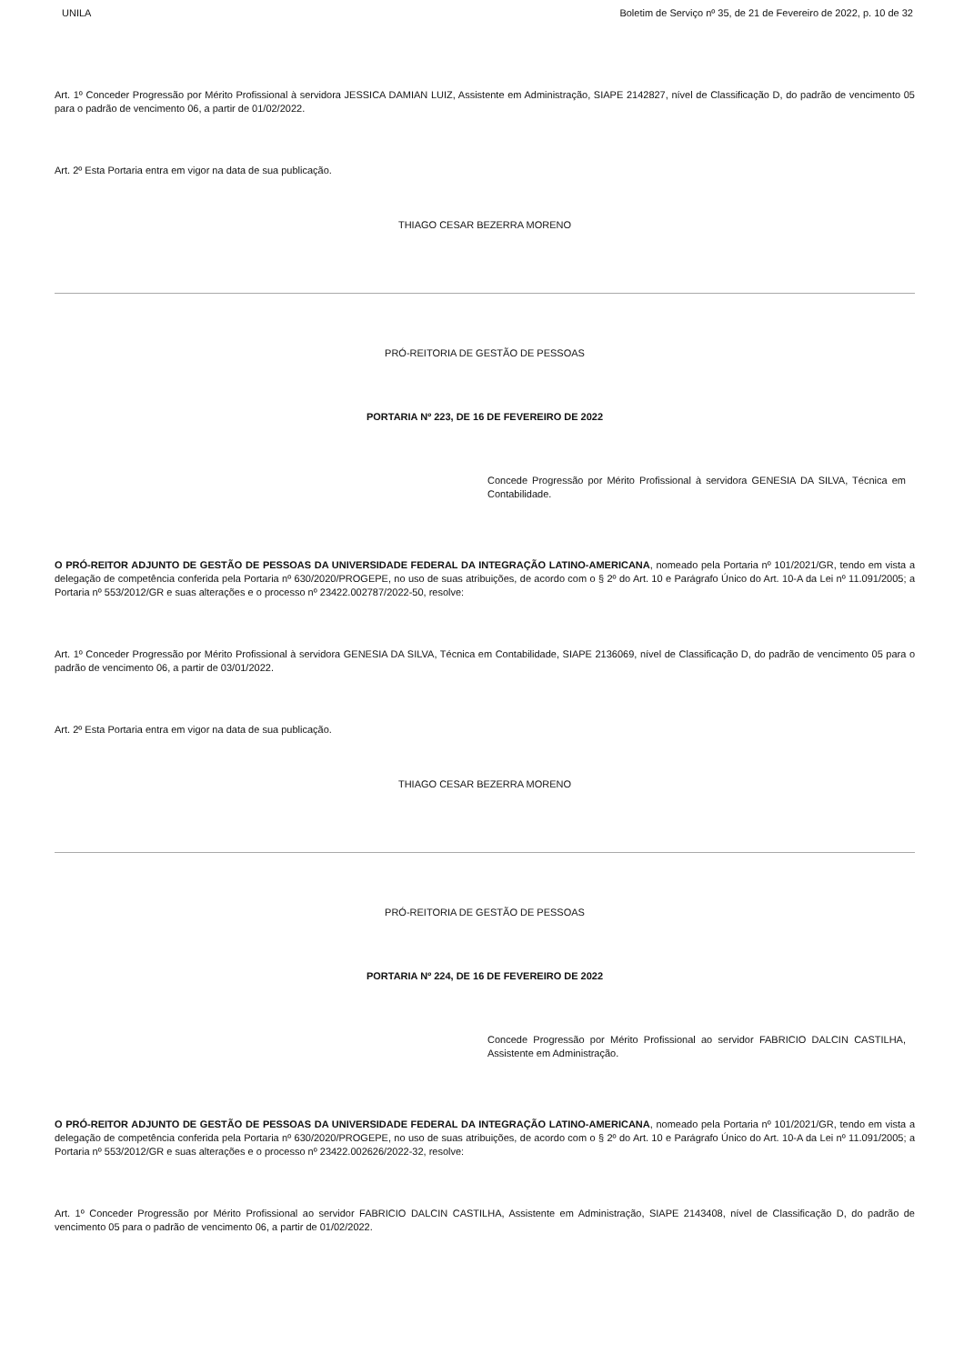UNILA Boletim de Serviço nº 35, de 21 de Fevereiro de 2022, p. 10 de 32
Art. 1º Conceder Progressão por Mérito Profissional à servidora JESSICA DAMIAN LUIZ, Assistente em Administração, SIAPE 2142827, nível de Classificação D, do padrão de vencimento 05 para o padrão de vencimento 06, a partir de 01/02/2022.
Art. 2º Esta Portaria entra em vigor na data de sua publicação.
THIAGO CESAR BEZERRA MORENO
PRÓ-REITORIA DE GESTÃO DE PESSOAS
PORTARIA Nº 223, DE 16 DE FEVEREIRO DE 2022
Concede Progressão por Mérito Profissional à servidora GENESIA DA SILVA, Técnica em Contabilidade.
O PRÓ-REITOR ADJUNTO DE GESTÃO DE PESSOAS DA UNIVERSIDADE FEDERAL DA INTEGRAÇÃO LATINO-AMERICANA, nomeado pela Portaria nº 101/2021/GR, tendo em vista a delegação de competência conferida pela Portaria nº 630/2020/PROGEPE, no uso de suas atribuições, de acordo com o § 2º do Art. 10 e Parágrafo Único do Art. 10-A da Lei nº 11.091/2005; a Portaria nº 553/2012/GR e suas alterações e o processo nº 23422.002787/2022-50, resolve:
Art. 1º Conceder Progressão por Mérito Profissional à servidora GENESIA DA SILVA, Técnica em Contabilidade, SIAPE 2136069, nível de Classificação D, do padrão de vencimento 05 para o padrão de vencimento 06, a partir de 03/01/2022.
Art. 2º Esta Portaria entra em vigor na data de sua publicação.
THIAGO CESAR BEZERRA MORENO
PRÓ-REITORIA DE GESTÃO DE PESSOAS
PORTARIA Nº 224, DE 16 DE FEVEREIRO DE 2022
Concede Progressão por Mérito Profissional ao servidor FABRICIO DALCIN CASTILHA, Assistente em Administração.
O PRÓ-REITOR ADJUNTO DE GESTÃO DE PESSOAS DA UNIVERSIDADE FEDERAL DA INTEGRAÇÃO LATINO-AMERICANA, nomeado pela Portaria nº 101/2021/GR, tendo em vista a delegação de competência conferida pela Portaria nº 630/2020/PROGEPE, no uso de suas atribuições, de acordo com o § 2º do Art. 10 e Parágrafo Único do Art. 10-A da Lei nº 11.091/2005; a Portaria nº 553/2012/GR e suas alterações e o processo nº 23422.002626/2022-32, resolve:
Art. 1º Conceder Progressão por Mérito Profissional ao servidor FABRICIO DALCIN CASTILHA, Assistente em Administração, SIAPE 2143408, nível de Classificação D, do padrão de vencimento 05 para o padrão de vencimento 06, a partir de 01/02/2022.